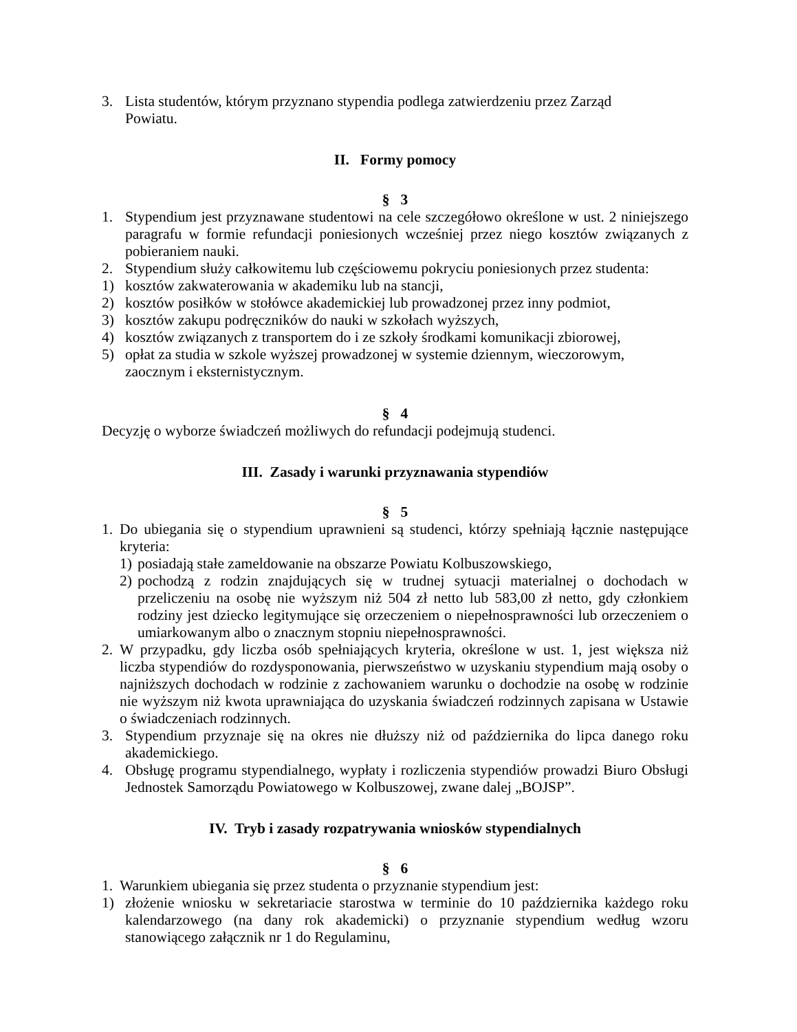3. Lista studentów, którym przyznano stypendia podlega zatwierdzeniu przez Zarząd
Powiatu.
II. Formy pomocy
§ 3
1. Stypendium jest przyznawane studentowi na cele szczegółowo określone w ust. 2 niniejszego paragrafu w formie refundacji poniesionych wcześniej przez niego kosztów związanych z pobieraniem nauki.
2. Stypendium służy całkowitemu lub częściowemu pokryciu poniesionych przez studenta:
1) kosztów zakwaterowania w akademiku lub na stancji,
2) kosztów posiłków w stołówce akademickiej lub prowadzonej przez inny podmiot,
3) kosztów zakupu podręczników do nauki w szkołach wyższych,
4) kosztów związanych z transportem do i ze szkoły środkami komunikacji zbiorowej,
5) opłat za studia w szkole wyższej prowadzonej w systemie dziennym, wieczorowym,
zaocznym i eksternistycznym.
§ 4
Decyzję o wyborze świadczeń możliwych do refundacji podejmują studenci.
III. Zasady i warunki przyznawania stypendiów
§ 5
1. Do ubiegania się o stypendium uprawnieni są studenci, którzy spełniają łącznie następujące kryteria:
1) posiadają stałe zameldowanie na obszarze Powiatu Kolbuszowskiego,
2) pochodzą z rodzin znajdujących się w trudnej sytuacji materialnej o dochodach w przeliczeniu na osobę nie wyższym niż 504 zł netto lub 583,00 zł netto, gdy członkiem rodziny jest dziecko legitymujące się orzeczeniem o niepełnosprawności lub orzeczeniem o umiarkowanym albo o znacznym stopniu niepełnosprawności.
2. W przypadku, gdy liczba osób spełniających kryteria, określone w ust. 1, jest większa niż liczba stypendiów do rozdysponowania, pierwszeństwo w uzyskaniu stypendium mają osoby o najniższych dochodach w rodzinie z zachowaniem warunku o dochodzie na osobę w rodzinie nie wyższym niż kwota uprawniająca do uzyskania świadczeń rodzinnych zapisana w Ustawie o świadczeniach rodzinnych.
3. Stypendium przyznaje się na okres nie dłuższy niż od października do lipca danego roku akademickiego.
4. Obsługę programu stypendialnego, wypłaty i rozliczenia stypendiów prowadzi Biuro Obsługi Jednostek Samorządu Powiatowego w Kolbuszowej, zwane dalej „BOJSP”.
IV. Tryb i zasady rozpatrywania wniosków stypendialnych
§ 6
1. Warunkiem ubiegania się przez studenta o przyznanie stypendium jest:
1) złożenie wniosku w sekretariacie starostwa w terminie do 10 października każdego roku kalendarzowego (na dany rok akademicki) o przyznanie stypendium według wzoru stanowiącego załącznik nr 1 do Regulaminu,